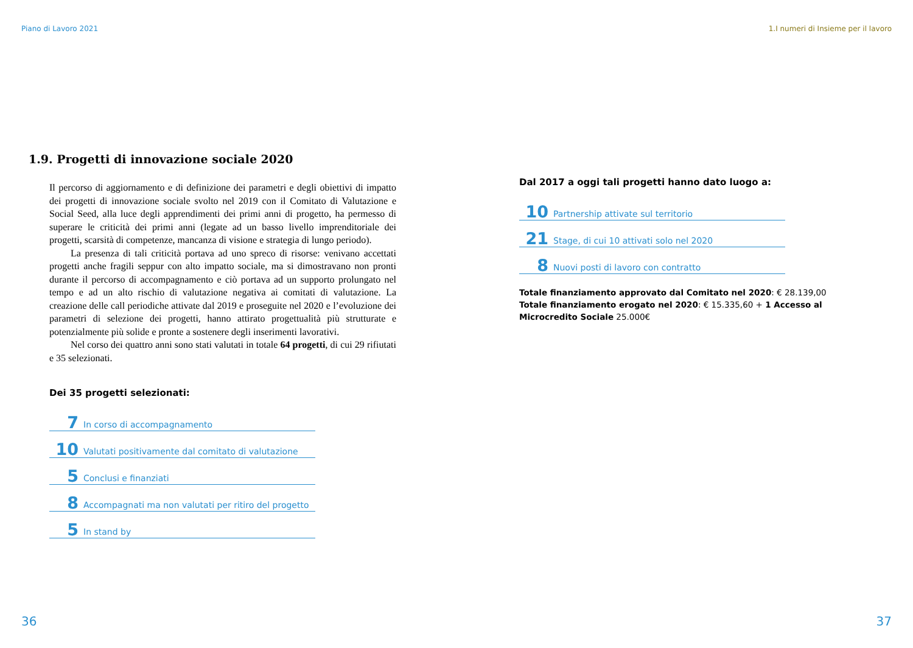Piano di Lavoro 2021
1.9. Progetti di innovazione sociale 2020
Il percorso di aggiornamento e di definizione dei parametri e degli obiettivi di impatto dei progetti di innovazione sociale svolto nel 2019 con il Comitato di Valutazione e Social Seed, alla luce degli apprendimenti dei primi anni di progetto, ha permesso di superare le criticità dei primi anni (legate ad un basso livello imprenditoriale dei progetti, scarsità di competenze, mancanza di visione e strategia di lungo periodo).
La presenza di tali criticità portava ad uno spreco di risorse: venivano accettati progetti anche fragili seppur con alto impatto sociale, ma si dimostravano non pronti durante il percorso di accompagnamento e ciò portava ad un supporto prolungato nel tempo e ad un alto rischio di valutazione negativa ai comitati di valutazione. La creazione delle call periodiche attivate dal 2019 e proseguite nel 2020 e l’evoluzione dei parametri di selezione dei progetti, hanno attirato progettualità più strutturate e potenzialmente più solide e pronte a sostenere degli inserimenti lavorativi.
Nel corso dei quattro anni sono stati valutati in totale 64 progetti, di cui 29 rifiutati e 35 selezionati.
Dei 35 progetti selezionati:
7 In corso di accompagnamento
10 Valutati positivamente dal comitato di valutazione
5 Conclusi e finanziati
8 Accompagnati ma non valutati per ritiro del progetto
5 In stand by
36
1.I numeri di Insieme per il lavoro
Dal 2017 a oggi tali progetti hanno dato luogo a:
10 Partnership attivate sul territorio
21 Stage, di cui 10 attivati solo nel 2020
8 Nuovi posti di lavoro con contratto
Totale finanziamento approvato dal Comitato nel 2020: € 28.139,00
Totale finanziamento erogato nel 2020: € 15.335,60 + 1 Accesso al Microcredito Sociale 25.000€
37